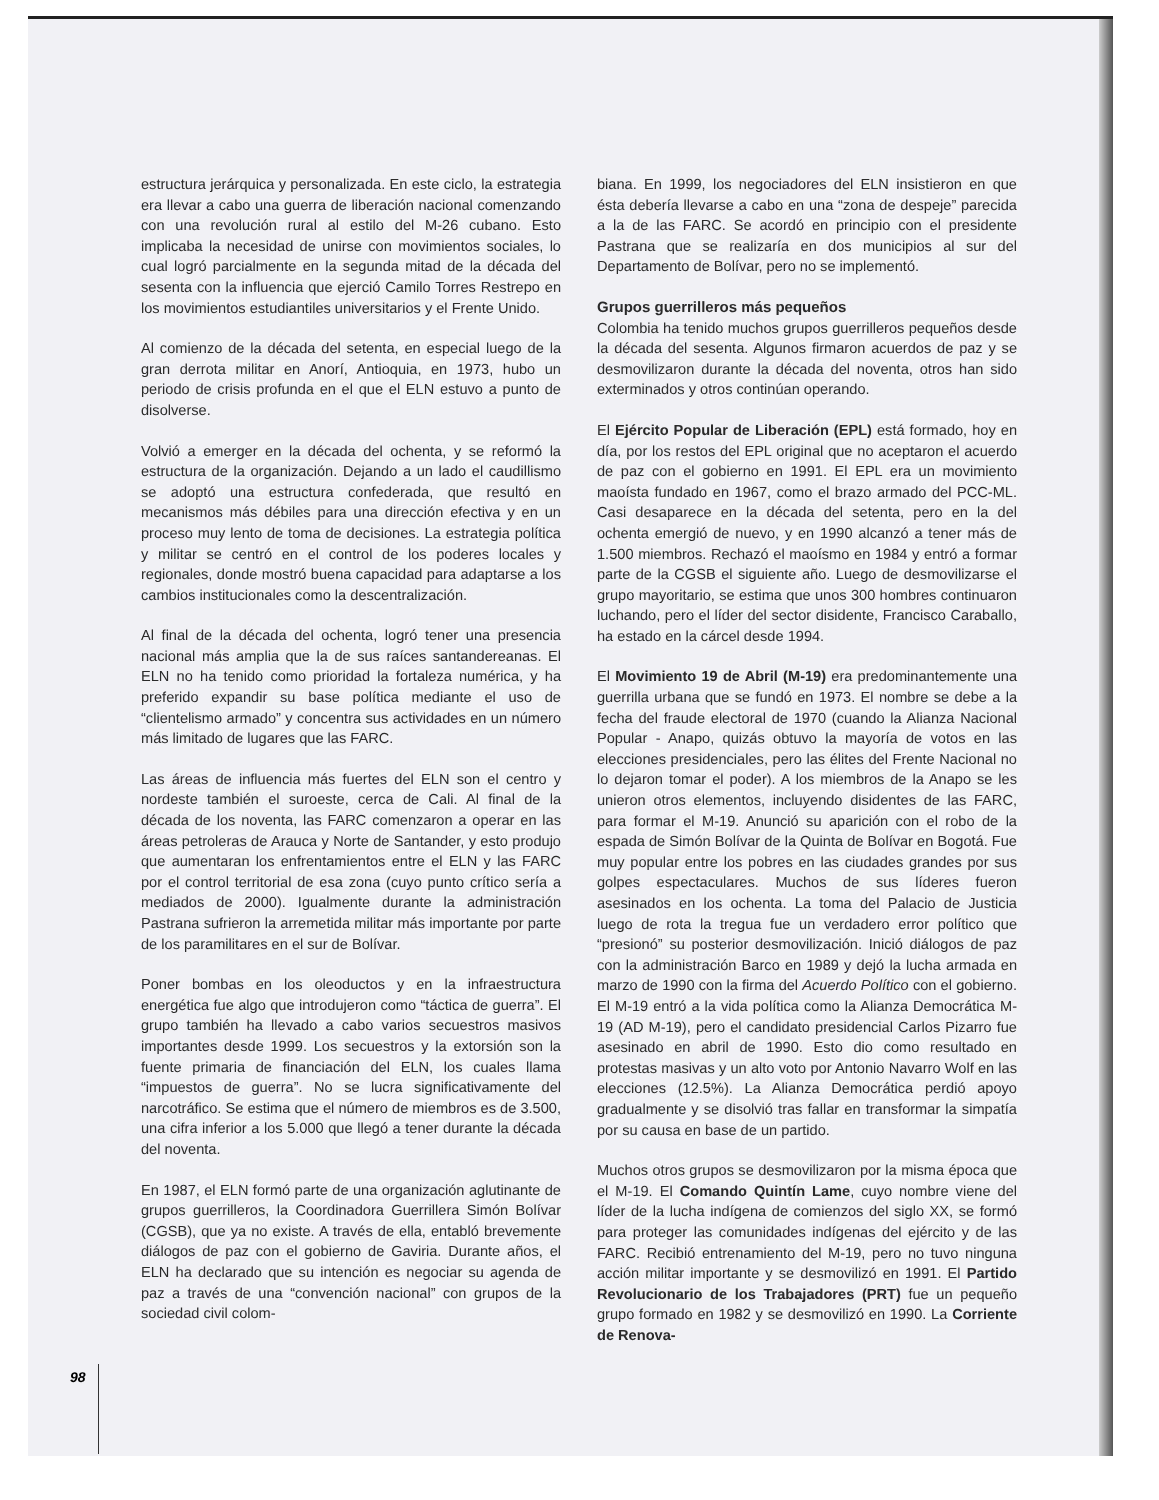estructura jerárquica y personalizada. En este ciclo, la estrategia era llevar a cabo una guerra de liberación nacional comenzando con una revolución rural al estilo del M-26 cubano. Esto implicaba la necesidad de unirse con movimientos sociales, lo cual logró parcialmente en la segunda mitad de la década del sesenta con la influencia que ejerció Camilo Torres Restrepo en los movimientos estudiantiles universitarios y el Frente Unido.
Al comienzo de la década del setenta, en especial luego de la gran derrota militar en Anorí, Antioquia, en 1973, hubo un periodo de crisis profunda en el que el ELN estuvo a punto de disolverse.
Volvió a emerger en la década del ochenta, y se reformó la estructura de la organización. Dejando a un lado el caudillismo se adoptó una estructura confederada, que resultó en mecanismos más débiles para una dirección efectiva y en un proceso muy lento de toma de decisiones. La estrategia política y militar se centró en el control de los poderes locales y regionales, donde mostró buena capacidad para adaptarse a los cambios institucionales como la descentralización.
Al final de la década del ochenta, logró tener una presencia nacional más amplia que la de sus raíces santandereanas. El ELN no ha tenido como prioridad la fortaleza numérica, y ha preferido expandir su base política mediante el uso de “clientelismo armado” y concentra sus actividades en un número más limitado de lugares que las FARC.
Las áreas de influencia más fuertes del ELN son el centro y nordeste también el suroeste, cerca de Cali. Al final de la década de los noventa, las FARC comenzaron a operar en las áreas petroleras de Arauca y Norte de Santander, y esto produjo que aumentaran los enfrentamientos entre el ELN y las FARC por el control territorial de esa zona (cuyo punto crítico sería a mediados de 2000). Igualmente durante la administración Pastrana sufrieron la arremetida militar más importante por parte de los paramilitares en el sur de Bolívar.
Poner bombas en los oleoductos y en la infraestructura energética fue algo que introdujeron como “táctica de guerra”. El grupo también ha llevado a cabo varios secuestros masivos importantes desde 1999. Los secuestros y la extorsión son la fuente primaria de financiación del ELN, los cuales llama “impuestos de guerra”. No se lucra significativamente del narcotráfico. Se estima que el número de miembros es de 3.500, una cifra inferior a los 5.000 que llegó a tener durante la década del noventa.
En 1987, el ELN formó parte de una organización aglutinante de grupos guerrilleros, la Coordinadora Guerrillera Simón Bolívar (CGSB), que ya no existe. A través de ella, entabló brevemente diálogos de paz con el gobierno de Gaviria. Durante años, el ELN ha declarado que su intención es negociar su agenda de paz a través de una “convención nacional” con grupos de la sociedad civil colom-
biana. En 1999, los negociadores del ELN insistieron en que ésta debería llevarse a cabo en una “zona de despeje” parecida a la de las FARC. Se acordó en principio con el presidente Pastrana que se realizaría en dos municipios al sur del Departamento de Bolívar, pero no se implementó.
Grupos guerrilleros más pequeños
Colombia ha tenido muchos grupos guerrilleros pequeños desde la década del sesenta. Algunos firmaron acuerdos de paz y se desmovilizaron durante la década del noventa, otros han sido exterminados y otros continúan operando.
El Ejército Popular de Liberación (EPL) está formado, hoy en día, por los restos del EPL original que no aceptaron el acuerdo de paz con el gobierno en 1991. El EPL era un movimiento maoísta fundado en 1967, como el brazo armado del PCC-ML. Casi desaparece en la década del setenta, pero en la del ochenta emergió de nuevo, y en 1990 alcanzó a tener más de 1.500 miembros. Rechazó el maoísmo en 1984 y entró a formar parte de la CGSB el siguiente año. Luego de desmovilizarse el grupo mayoritario, se estima que unos 300 hombres continuaron luchando, pero el líder del sector disidente, Francisco Caraballo, ha estado en la cárcel desde 1994.
El Movimiento 19 de Abril (M-19) era predominantemente una guerrilla urbana que se fundó en 1973. El nombre se debe a la fecha del fraude electoral de 1970 (cuando la Alianza Nacional Popular - Anapo, quizás obtuvo la mayoría de votos en las elecciones presidenciales, pero las élites del Frente Nacional no lo dejaron tomar el poder). A los miembros de la Anapo se les unieron otros elementos, incluyendo disidentes de las FARC, para formar el M-19. Anunció su aparición con el robo de la espada de Simón Bolívar de la Quinta de Bolívar en Bogotá. Fue muy popular entre los pobres en las ciudades grandes por sus golpes espectaculares. Muchos de sus líderes fueron asesinados en los ochenta. La toma del Palacio de Justicia luego de rota la tregua fue un verdadero error político que “presionó” su posterior desmovilización. Inició diálogos de paz con la administración Barco en 1989 y dejó la lucha armada en marzo de 1990 con la firma del Acuerdo Político con el gobierno. El M-19 entró a la vida política como la Alianza Democrática M-19 (AD M-19), pero el candidato presidencial Carlos Pizarro fue asesinado en abril de 1990. Esto dio como resultado en protestas masivas y un alto voto por Antonio Navarro Wolf en las elecciones (12.5%). La Alianza Democrática perdió apoyo gradualmente y se disolvió tras fallar en transformar la simpatía por su causa en base de un partido.
Muchos otros grupos se desmovilizaron por la misma época que el M-19. El Comando Quintín Lame, cuyo nombre viene del líder de la lucha indígena de comienzos del siglo XX, se formó para proteger las comunidades indígenas del ejército y de las FARC. Recibió entrenamiento del M-19, pero no tuvo ninguna acción militar importante y se desmovilizó en 1991. El Partido Revolucionario de los Trabajadores (PRT) fue un pequeño grupo formado en 1982 y se desmovilizó en 1990. La Corriente de Renova-
98